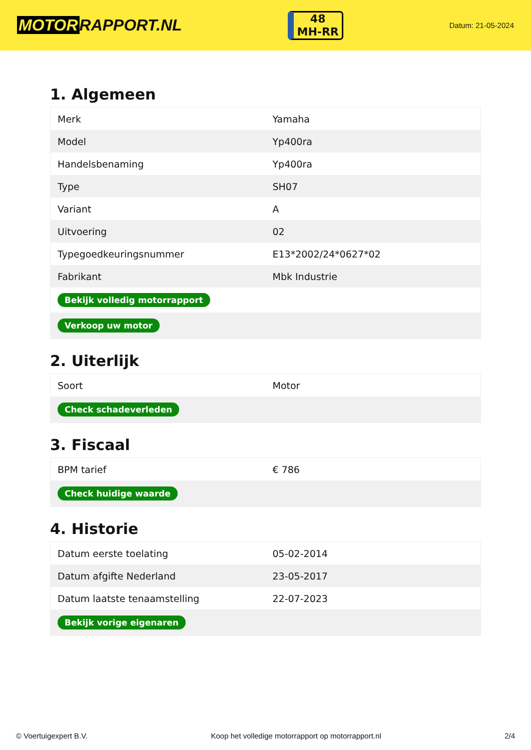MOTOR RAPPORT.NL
48
MH-RR
Datum: 21-05-2024
1. Algemeen
| Merk | Yamaha |
| Model | Yp400ra |
| Handelsbenaming | Yp400ra |
| Type | SH07 |
| Variant | A |
| Uitvoering | 02 |
| Typegoedkeuringsnummer | E13*2002/24*0627*02 |
| Fabrikant | Mbk Industrie |
| Bekijk volledig motorrapport | |
| Verkoop uw motor | |
2. Uiterlijk
| Soort | Motor |
| Check schadeverleden | |
3. Fiscaal
| BPM tarief | € 786 |
| Check huidige waarde | |
4. Historie
| Datum eerste toelating | 05-02-2014 |
| Datum afgifte Nederland | 23-05-2017 |
| Datum laatste tenaamstelling | 22-07-2023 |
| Bekijk vorige eigenaren | |
© Voertuigexpert B.V. Koop het volledige motorrapport op motorrapport.nl 2/4